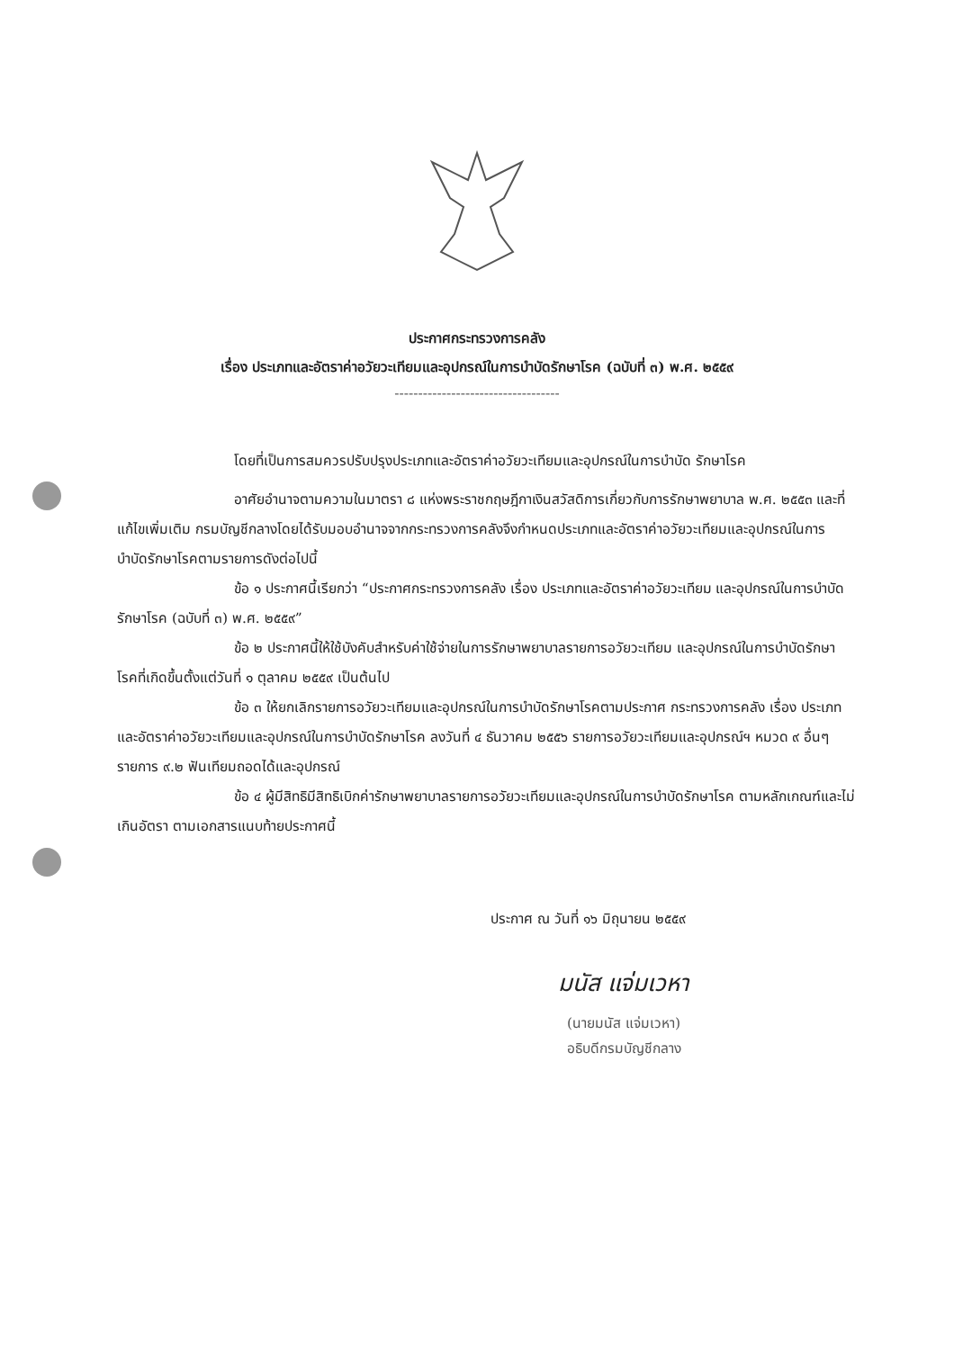ประกาศกระทรวงการคลัง
เรื่อง ประเภทและอัตราค่าอวัยวะเทียมและอุปกรณ์ในการบำบัดรักษาโรค (ฉบับที่ ๓) พ.ศ. ๒๕๕๙
-----------------------------------
โดยที่เป็นการสมควรปรับปรุงประเภทและอัตราค่าอวัยวะเทียมและอุปกรณ์ในการบำบัด รักษาโรค
อาศัยอำนาจตามความในมาตรา ๘ แห่งพระราชกฤษฎีกาเงินสวัสดิการเกี่ยวกับการรักษาพยาบาล พ.ศ. ๒๕๕๓ และที่แก้ไขเพิ่มเติม กรมบัญชีกลางโดยได้รับมอบอำนาจจากกระทรวงการคลังจึงกำหนดประเภทและอัตราค่าอวัยวะเทียมและอุปกรณ์ในการบำบัดรักษาโรคตามรายการดังต่อไปนี้
ข้อ ๑ ประกาศนี้เรียกว่า “ประกาศกระทรวงการคลัง เรื่อง ประเภทและอัตราค่าอวัยวะเทียม และอุปกรณ์ในการบำบัดรักษาโรค (ฉบับที่ ๓) พ.ศ. ๒๕๕๙”
ข้อ ๒ ประกาศนี้ให้ใช้บังคับสำหรับค่าใช้จ่ายในการรักษาพยาบาลรายการอวัยวะเทียม และอุปกรณ์ในการบำบัดรักษาโรคที่เกิดขึ้นตั้งแต่วันที่ ๑ ตุลาคม ๒๕๕๙ เป็นต้นไป
ข้อ ๓ ให้ยกเลิกรายการอวัยวะเทียมและอุปกรณ์ในการบำบัดรักษาโรคตามประกาศ กระทรวงการคลัง เรื่อง ประเภทและอัตราค่าอวัยวะเทียมและอุปกรณ์ในการบำบัดรักษาโรค ลงวันที่ ๔ ธันวาคม ๒๕๕๖ รายการอวัยวะเทียมและอุปกรณ์ฯ หมวด ๙ อื่นๆ รายการ ๙.๒ ฟันเทียมถอดได้และอุปกรณ์
ข้อ ๔ ผู้มีสิทธิมีสิทธิเบิกค่ารักษาพยาบาลรายการอวัยวะเทียมและอุปกรณ์ในการบำบัดรักษาโรค ตามหลักเกณฑ์และไม่เกินอัตรา ตามเอกสารแนบท้ายประกาศนี้
ประกาศ ณ วันที่ ๑๖ มิถุนายน ๒๕๕๙
มนัส แจ่มเวหา
(นายมนัส แจ่มเวหา)
อธิบดีกรมบัญชีกลาง